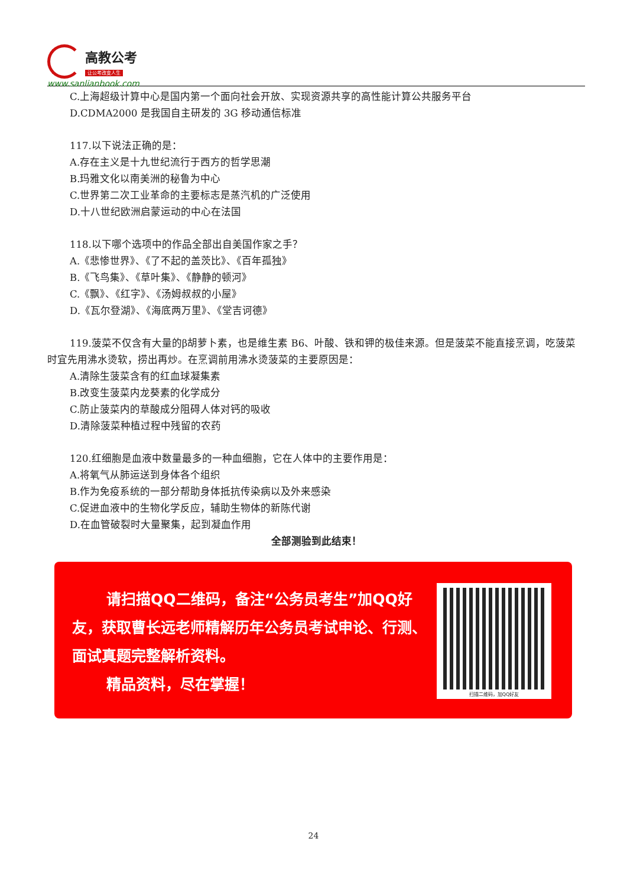高教公考
让公考改变人生
www.sanlianbook.com
C.上海超级计算中心是国内第一个面向社会开放、实现资源共享的高性能计算公共服务平台
D.CDMA2000 是我国自主研发的 3G 移动通信标准
117.以下说法正确的是：
A.存在主义是十九世纪流行于西方的哲学思潮
B.玛雅文化以南美洲的秘鲁为中心
C.世界第二次工业革命的主要标志是蒸汽机的广泛使用
D.十八世纪欧洲启蒙运动的中心在法国
118.以下哪个选项中的作品全部出自美国作家之手？
A.《悲惨世界》、《了不起的盖茨比》、《百年孤独》
B.《飞鸟集》、《草叶集》、《静静的顿河》
C.《飘》、《红字》、《汤姆叔叔的小屋》
D.《瓦尔登湖》、《海底两万里》、《堂吉诃德》
119.菠菜不仅含有大量的β胡萝卜素，也是维生素 B6、叶酸、铁和钾的极佳来源。但是菠菜不能直接烹调，吃菠菜时宜先用沸水烫软，捞出再炒。在烹调前用沸水烫菠菜的主要原因是：
A.清除生菠菜含有的红血球凝集素
B.改变生菠菜内龙葵素的化学成分
C.防止菠菜内的草酸成分阻碍人体对钙的吸收
D.清除菠菜种植过程中残留的农药
120.红细胞是血液中数量最多的一种血细胞，它在人体中的主要作用是：
A.将氧气从肺运送到身体各个组织
B.作为免疫系统的一部分帮助身体抵抗传染病以及外来感染
C.促进血液中的生物化学反应，辅助生物体的新陈代谢
D.在血管破裂时大量聚集，起到凝血作用
全部测验到此结束！
请扫描QQ二维码，备注“公务员考生”加QQ好友，获取曹长远老师精解历年公务员考试申论、行测、面试真题完整解析资料。
精品资料，尽在掌握！
扫描二维码，加QQ好友
24